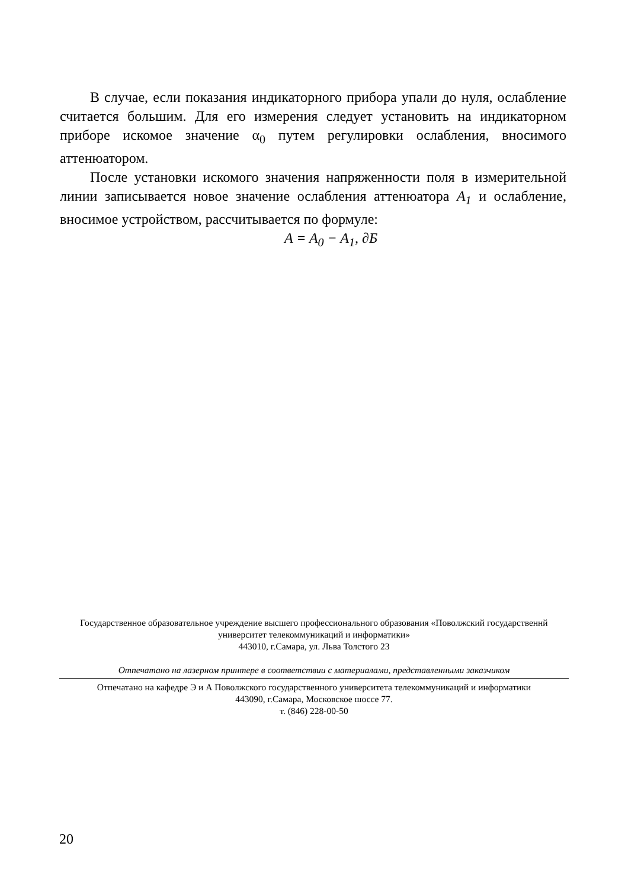В случае, если показания индикаторного прибора упали до нуля, ослабление считается большим. Для его измерения следует установить на индикаторном приборе искомое значение α<sub>0</sub> путем регулировки ослабления, вносимого аттенюатором.
После установки искомого значения напряженности поля в измерительной линии записывается новое значение ослабления аттенюатора A<sub>1</sub> и ослабление, вносимое устройством, рассчитывается по формуле:
A = A<sub>0</sub> − A<sub>1</sub>, ∂Б
Государственное образовательное учреждение высшего профессионального образования «Поволжский государственнй университет телекоммуникаций и информатики»
443010, г.Самара, ул. Льва Толстого 23
Отпечатано на лазерном принтере в соответствии с материалами, представленными заказчиком
Отпечатано на кафедре Э и А Поволжского государственного университета телекоммуникаций и информатики
443090, г.Самара, Московское шоссе 77.
т. (846) 228-00-50
20